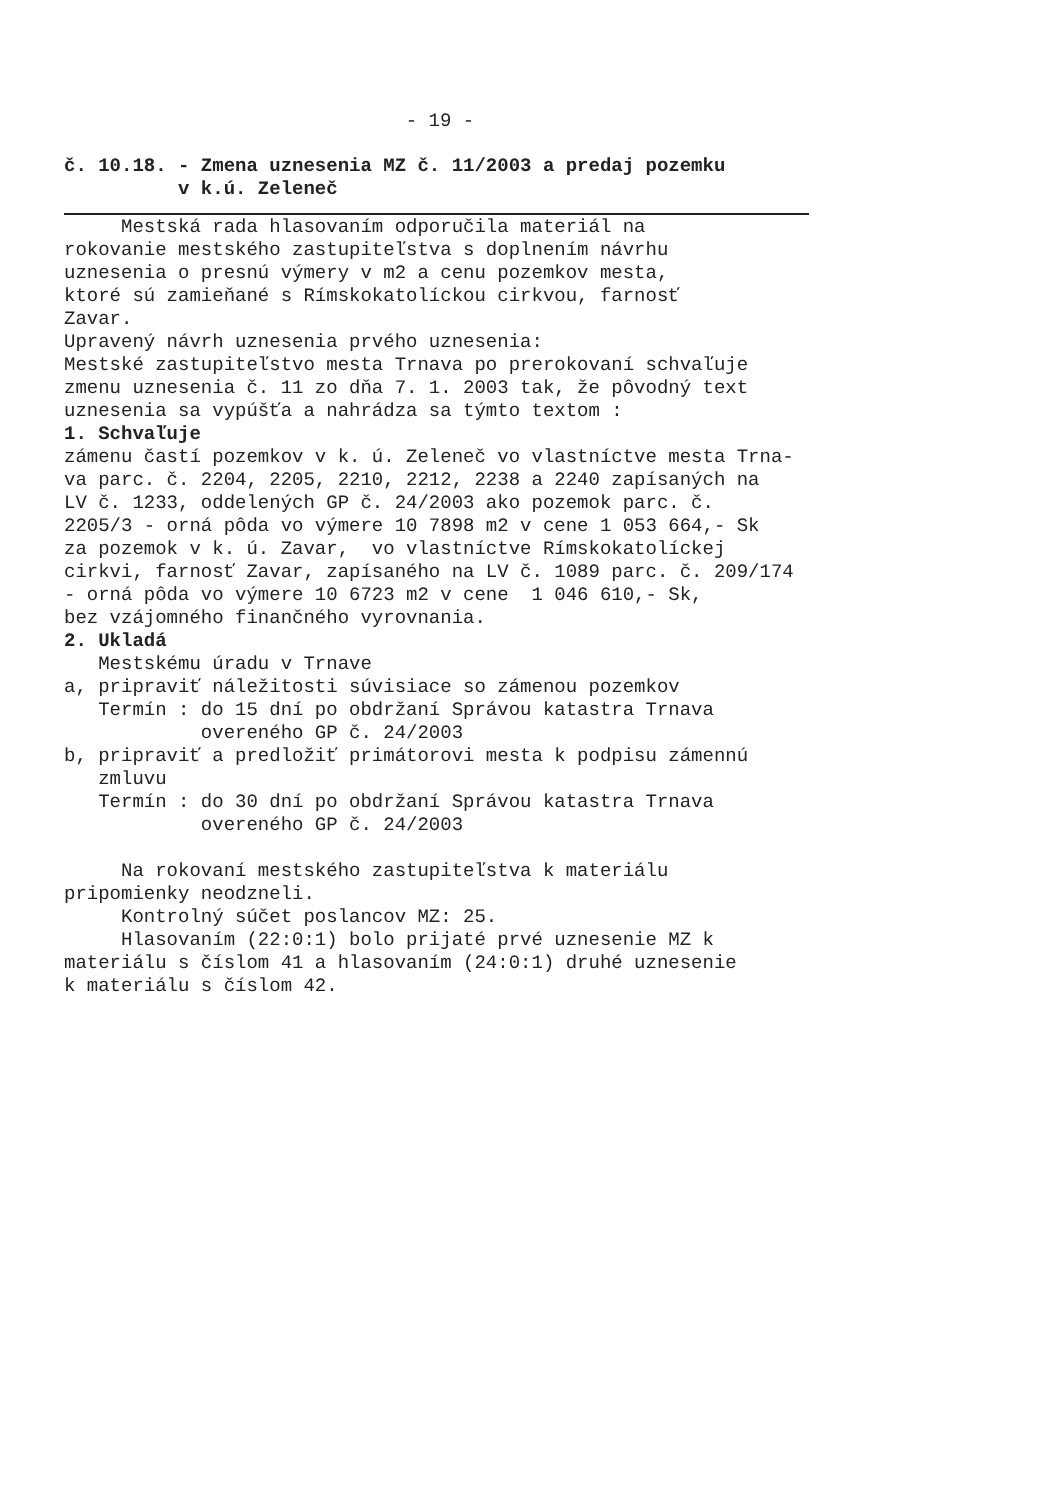- 19 -
č. 10.18. - Zmena uznesenia MZ č. 11/2003 a predaj pozemku v k.ú. Zeleneč
Mestská rada hlasovaním odporučila materiál na rokovanie mestského zastupiteľstva s doplnením návrhu uznesenia o presnú výmery v m2 a cenu pozemkov mesta, ktoré sú zamieňané s Rímskokatolíckou cirkvou, farnosť Zavar. Upravený návrh uznesenia prvého uznesenia: Mestské zastupiteľstvo mesta Trnava po prerokovaní schvaľuje zmenu uznesenia č. 11 zo dňa 7. 1. 2003 tak, že pôvodný text uznesenia sa vypúšťa a nahrádza sa týmto textom : 1. Schvaľuje zámenu častí pozemkov v k. ú. Zeleneč vo vlastníctve mesta Trna- va parc. č. 2204, 2205, 2210, 2212, 2238 a 2240 zapísaných na LV č. 1233, oddelených GP č. 24/2003 ako pozemok parc. č. 2205/3 - orná pôda vo výmere 10 7898 m2 v cene 1 053 664,- Sk za pozemok v k. ú. Zavar, vo vlastníctve Rímskokatolíckej cirkvi, farnosť Zavar, zapísaného na LV č. 1089 parc. č. 209/174 - orná pôda vo výmere 10 6723 m2 v cene 1 046 610,- Sk, bez vzájomného finančného vyrovnania. 2. Ukladá Mestskému úradu v Trnave a, pripraviť náležitosti súvisiace so zámenou pozemkov Termín : do 15 dní po obdržaní Správou katastra Trnava overeného GP č. 24/2003 b, pripraviť a predložiť primátorovi mesta k podpisu zámennú zmluvu Termín : do 30 dní po obdržaní Správou katastra Trnava overeného GP č. 24/2003 Na rokovaní mestského zastupiteľstva k materiálu pripomienky neodzneli. Kontrolný súčet poslancov MZ: 25. Hlasovaním (22:0:1) bolo prijaté prvé uznesenie MZ k materiálu s číslom 41 a hlasovaním (24:0:1) druhé uznesenie k materiálu s číslom 42.